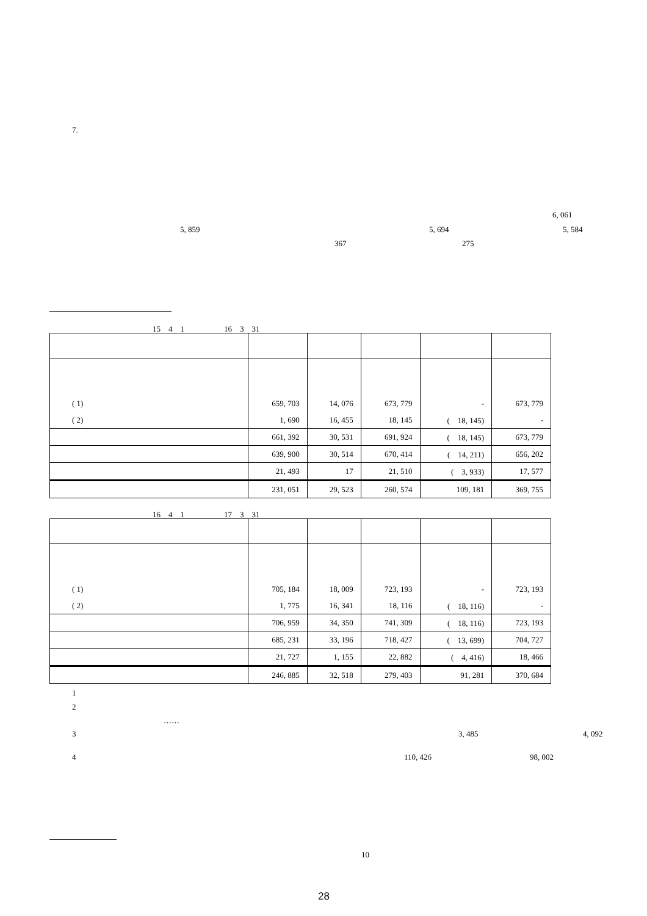7.
6, 061
5, 859 5, 694 5, 584
367 275
15　4　1　　　　　16　3　31
| ( 1) | 659, 703 | 14, 076 | 673, 779 | - | 673, 779 |
| ( 2) | 1, 690 | 16, 455 | 18, 145 | ( 18, 145) | - |
| | 661, 392 | 30, 531 | 691, 924 | ( 18, 145) | 673, 779 |
| | 639, 900 | 30, 514 | 670, 414 | ( 14, 211) | 656, 202 |
| | 21, 493 | 17 | 21, 510 | ( 3, 933) | 17, 577 |
| | 231, 051 | 29, 523 | 260, 574 | 109, 181 | 369, 755 |
16　4　1　　　　　17　3　31
| ( 1) | 705, 184 | 18, 009 | 723, 193 | - | 723, 193 |
| ( 2) | 1, 775 | 16, 341 | 18, 116 | ( 18, 116) | - |
| | 706, 959 | 34, 350 | 741, 309 | ( 18, 116) | 723, 193 |
| | 685, 231 | 33, 196 | 718, 427 | ( 13, 699) | 704, 727 |
| | 21, 727 | 1, 155 | 22, 882 | ( 4, 416) | 18, 466 |
| | 246, 885 | 32, 518 | 279, 403 | 91, 281 | 370, 684 |
1
2
……
3 3, 485 4, 092
4 110, 426 98, 002
10
28